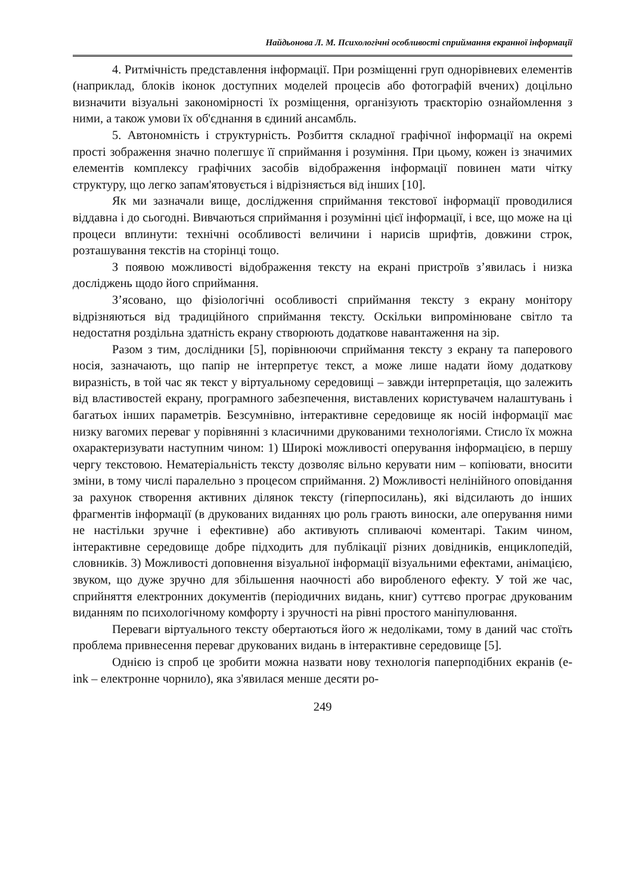Найдьонова Л. М. Психологічні особливості сприймання екранної інформації
4. Ритмічність представлення інформації. При розміщенні груп однорівневих елементів (наприклад, блоків іконок доступних моделей процесів або фотографій вчених) доцільно визначити візуальні закономірності їх розміщення, організують траєкторію ознайомлення з ними, а також умови їх об'єднання в єдиний ансамбль.
5. Автономність і структурність. Розбиття складної графічної інформації на окремі прості зображення значно полегшує її сприймання і розуміння. При цьому, кожен із значимих елементів комплексу графічних засобів відображення інформації повинен мати чітку структуру, що легко запам'ятовується і відрізняється від інших [10].
Як ми зазначали вище, дослідження сприймання текстової інформації проводилися віддавна і до сьогодні. Вивчаються сприймання і розумінні цієї інформації, і все, що може на ці процеси вплинути: технічні особливості величини і нарисів шрифтів, довжини строк, розташування текстів на сторінці тощо.
З появою можливості відображення тексту на екрані пристроїв з’явилась і низка досліджень щодо його сприймання.
З’ясовано, що фізіологічні особливості сприймання тексту з екрану монітору відрізняються від традиційного сприймання тексту. Оскільки випромінюване світло та недостатня роздільна здатність екрану створюють додаткове навантаження на зір.
Разом з тим, дослідники [5], порівнюючи сприймання тексту з екрану та паперового носія, зазначають, що папір не інтерпретує текст, а може лише надати йому додаткову виразність, в той час як текст у віртуальному середовищі – завжди інтерпретація, що залежить від властивостей екрану, програмного забезпечення, виставлених користувачем налаштувань і багатьох інших параметрів. Безсумнівно, інтерактивне середовище як носій інформації має низку вагомих переваг у порівнянні з класичними друкованими технологіями. Стисло їх можна охарактеризувати наступним чином: 1) Широкі можливості оперування інформацією, в першу чергу текстовою. Нематеріальність тексту дозволяє вільно керувати ним – копіювати, вносити зміни, в тому числі паралельно з процесом сприймання. 2) Можливості нелінійного оповідання за рахунок створення активних ділянок тексту (гіперпосилань), які відсилають до інших фрагментів інформації (в друкованих виданнях цю роль грають виноски, але оперування ними не настільки зручне і ефективне) або активують спливаючі коментарі. Таким чином, інтерактивне середовище добре підходить для публікації різних довідників, енциклопедій, словників. 3) Можливості доповнення візуальної інформації візуальними ефектами, анімацією, звуком, що дуже зручно для збільшення наочності або виробленого ефекту. У той же час, сприйняття електронних документів (періодичних видань, книг) суттєво програє друкованим виданням по психологічному комфорту і зручності на рівні простого маніпулювання.
Переваги віртуального тексту обертаються його ж недоліками, тому в даний час стоїть проблема привнесення переваг друкованих видань в інтерактивне середовище [5].
Однією із спроб це зробити можна назвати нову технологія паперподібних екранів (e-ink – електронне чорнило), яка з'явилася менше десяти ро-
249